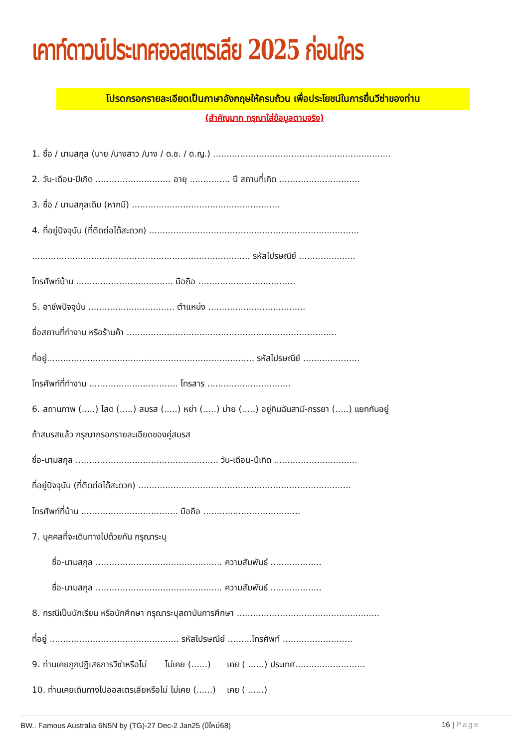เคาท์ดาวน์ประเทศออสเตรเลีย 2025 ก่อนใคร
โปรดกรอกรายละเอียดเป็นภาษาอังกฤษให้ครบถ้วน เพื่อประโยชน์ในการยื่นวีซ่าของท่าน
(สำคัญมาก กรุณาใส่ข้อมูลตามจริง)
1. ชื่อ / นามสกุล (นาย /นางสาว /นาง / ด.ช. / ด.ญ.) ..................................................................
2. วัน-เดือน-ปีเกิด ............................ อายุ ............... ปี สถานที่เกิด ..............................
3. ชื่อ / นามสกุลเดิม (หากมี) .......................................................
4. ที่อยู่ปัจจุบัน (ที่ติดต่อได้สะดวก) ..............................................................................
................................................................................. รหัสไปรษณีย์ .....................
โทรศัพท์บ้าน .................................... มือถือ ....................................
5. อาชีพปัจจุบัน ................................ ตำแหน่ง ....................................
ชื่อสถานที่ทำงาน หรือร้านค้า ..............................................................................
ที่อยู่............................................................................. รหัสไปรษณีย์ .....................
โทรศัพท์ที่ทำงาน ................................. โทรสาร ...............................
6. สถานภาพ (.....) โสด (.....) สมรส (.....) หย่า (.....) ม่าย (.....) อยู่กินฉันสามี-ภรรยา (.....) แยกกันอยู่
ถ้าสมรสแล้ว กรุณากรอกรายละเอียดของคู่สมรส
ชื่อ-นามสกุล ..................................................... วัน-เดือน-ปีเกิด ...............................
ที่อยู่ปัจจุบัน (ที่ติดต่อได้สะดวก) ...............................................................................
โทรศัพท์ที่บ้าน .................................... มือถือ ....................................
7. บุคคลที่จะเดินทางไปด้วยกัน กรุณาระบุ
ชื่อ-นามสกุล ............................................... ความสัมพันธ์ ...................
ชื่อ-นามสกุล ............................................... ความสัมพันธ์ ...................
8. กรณีเป็นนักเรียน หรือนักศึกษา กรุณาระบุสถาบันการศึกษา .....................................................
ที่อยู่ ................................................ รหัสไปรษณีย์ .........โทรศัพท์ ..........................
9. ท่านเคยถูกปฏิเสธการวีซ่าหรือไม่ ไม่เคย (......) เคย ( ......) ประเทศ..........................
10. ท่านเคยเดินทางไปออสเตรเลียหรือไม่ ไม่เคย (......) เคย ( ......)
BW.. Famous Australia 6N5N by (TG)-27 Dec-2 Jan25 (ปีใหม่68) 16 | Page